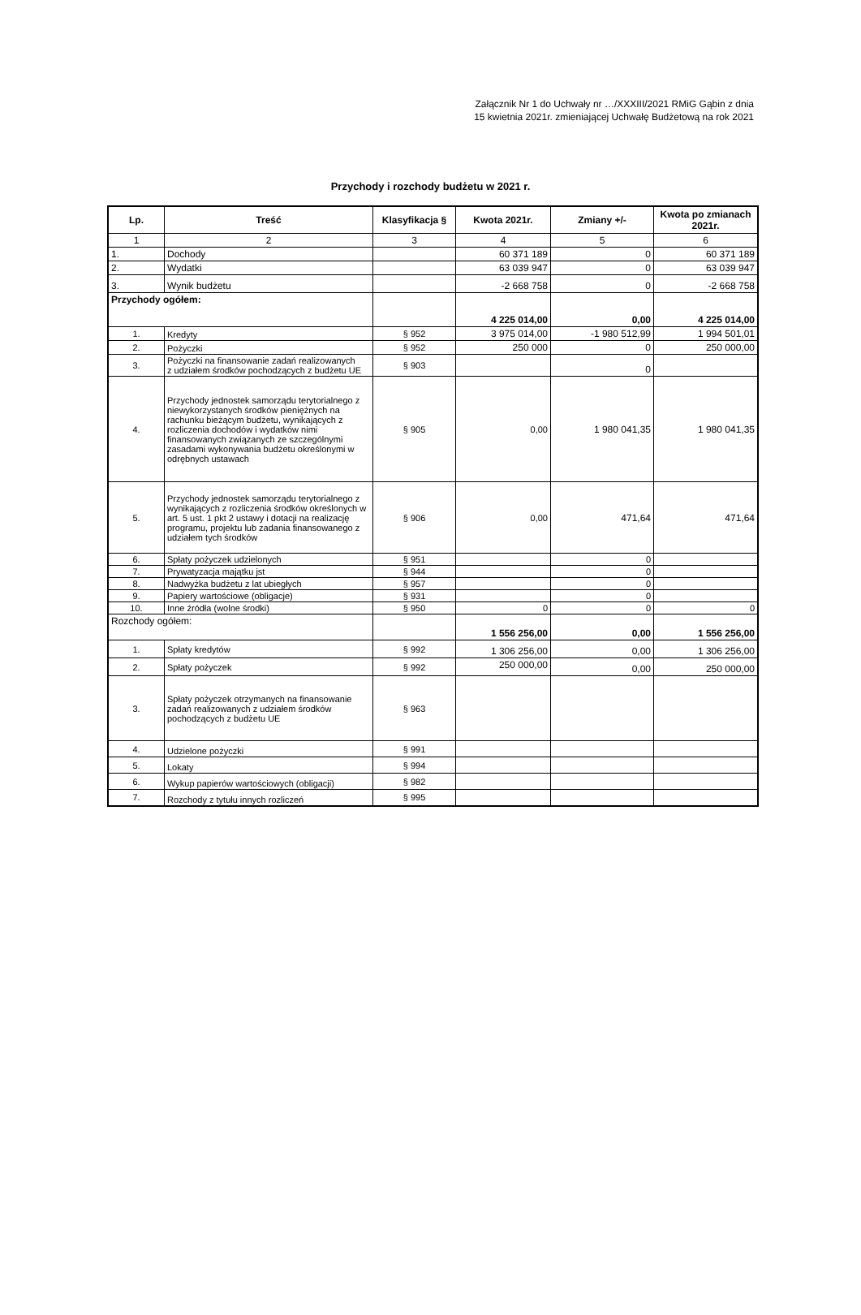Załącznik Nr 1 do Uchwały nr …/XXXIII/2021 RMiG Gąbin z dnia 15 kwietnia 2021r. zmieniającej Uchwałę Budżetową na rok 2021
Przychody i rozchody budżetu w 2021 r.
| Lp. | Treść | Klasyfikacja § | Kwota 2021r. | Zmiany +/- | Kwota po zmianach 2021r. |
| --- | --- | --- | --- | --- | --- |
| 1 | 2 | 3 | 4 | 5 | 6 |
| 1. | Dochody | | 60 371 189 | 0 | 60 371 189 |
| 2. | Wydatki | | 63 039 947 | 0 | 63 039 947 |
| 3. | Wynik budżetu | | -2 668 758 | 0 | -2 668 758 |
| Przychody ogółem: | | | 4 225 014,00 | 0,00 | 4 225 014,00 |
| 1. | Kredyty | § 952 | 3 975 014,00 | -1 980 512,99 | 1 994 501,01 |
| 2. | Pożyczki | § 952 | 250 000 | 0 | 250 000,00 |
| 3. | Pożyczki na finansowanie zadań realizowanych z udziałem środków pochodzących z budżetu UE | § 903 | | 0 | |
| 4. | Przychody jednostek samorządu terytorialnego z niewykorzystanych środków pieniężnych na rachunku bieżącym budżetu, wynikających z rozliczenia dochodów i wydatków nimi finansowanych związanych ze szczególnymi zasadami wykonywania budżetu określonymi w odrębnych ustawach | § 905 | 0,00 | 1 980 041,35 | 1 980 041,35 |
| 5. | Przychody jednostek samorządu terytorialnego z wynikających z rozliczenia środków określonych w art. 5 ust. 1 pkt 2 ustawy i dotacji na realizację programu, projektu lub zadania finansowanego z udziałem tych środków | § 906 | 0,00 | 471,64 | 471,64 |
| 6. | Spłaty pożyczek udzielonych | § 951 | | 0 | |
| 7. | Prywatyzacja majątku jst | § 944 | | 0 | |
| 8. | Nadwyżka budżetu z lat ubiegłych | § 957 | | 0 | |
| 9. | Papiery wartościowe (obligacje) | § 931 | | 0 | |
| 10. | Inne źródła (wolne środki) | § 950 | 0 | 0 | 0 |
| Rozchody ogółem: | | | 1 556 256,00 | 0,00 | 1 556 256,00 |
| 1. | Spłaty kredytów | § 992 | 1 306 256,00 | 0,00 | 1 306 256,00 |
| 2. | Spłaty pożyczek | § 992 | 250 000,00 | 0,00 | 250 000,00 |
| 3. | Spłaty pożyczek otrzymanych na finansowanie zadań realizowanych z udziałem środków pochodzących z budżetu UE | § 963 | | | |
| 4. | Udzielone pożyczki | § 991 | | | |
| 5. | Lokaty | § 994 | | | |
| 6. | Wykup papierów wartościowych (obligacji) | § 982 | | | |
| 7. | Rozchody z tytułu innych rozliczeń | § 995 | | | |